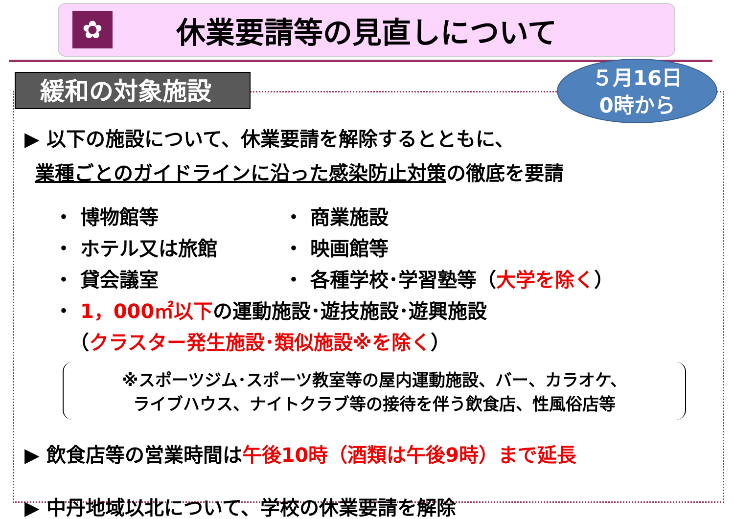✿
休業要請等の見直しについて
緩和の対象施設
５月16日
0時から
▶ 以下の施設について、休業要請を解除するとともに、
業種ごとのガイドラインに沿った感染防止対策の徹底を要請
・ 博物館等
・ 商業施設
・ ホテル又は旅館
・ 映画館等
・ 貸会議室
・ 各種学校･学習塾等（大学を除く）
・ 1，000㎡以下の運動施設･遊技施設･遊興施設
（クラスター発生施設･類似施設※を除く）
※スポーツジム･スポーツ教室等の屋内運動施設、バー、カラオケ、
ライブハウス、ナイトクラブ等の接待を伴う飲食店、性風俗店等
▶ 飲食店等の営業時間は午後10時（酒類は午後9時）まで延長
▶ 中丹地域以北について、学校の休業要請を解除